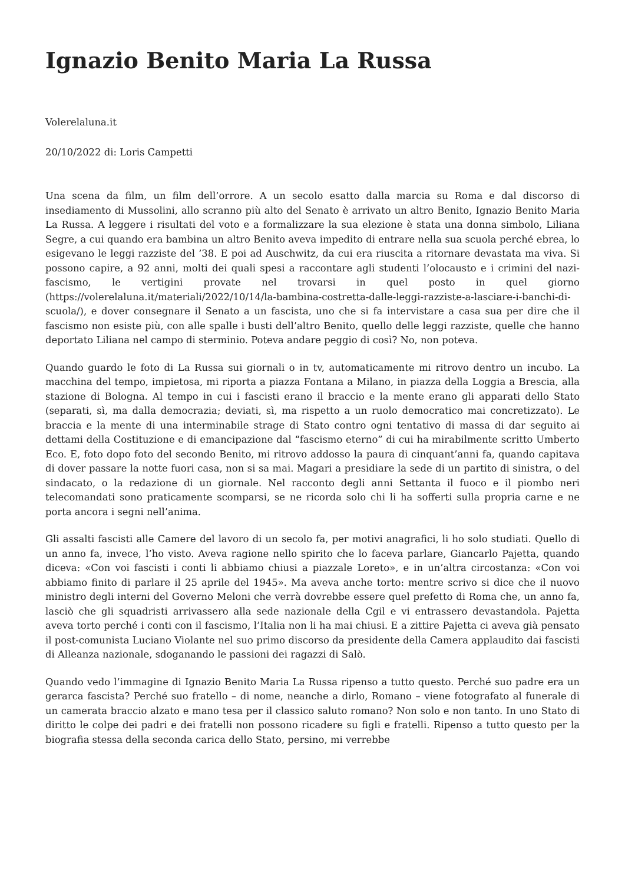Ignazio Benito Maria La Russa
Volerelaluna.it
20/10/2022 di: Loris Campetti
Una scena da film, un film dell’orrore. A un secolo esatto dalla marcia su Roma e dal discorso di insediamento di Mussolini, allo scranno più alto del Senato è arrivato un altro Benito, Ignazio Benito Maria La Russa. A leggere i risultati del voto e a formalizzare la sua elezione è stata una donna simbolo, Liliana Segre, a cui quando era bambina un altro Benito aveva impedito di entrare nella sua scuola perché ebrea, lo esigevano le leggi razziste del ’38. E poi ad Auschwitz, da cui era riuscita a ritornare devastata ma viva. Si possono capire, a 92 anni, molti dei quali spesi a raccontare agli studenti l’olocausto e i crimini del nazi-fascismo, le vertigini provate nel trovarsi in quel posto in quel giorno (https://volerelaluna.it/materiali/2022/10/14/la-bambina-costretta-dalle-leggi-razziste-a-lasciare-i-banchi-di-scuola/), e dover consegnare il Senato a un fascista, uno che si fa intervistare a casa sua per dire che il fascismo non esiste più, con alle spalle i busti dell’altro Benito, quello delle leggi razziste, quelle che hanno deportato Liliana nel campo di sterminio. Poteva andare peggio di così? No, non poteva.
Quando guardo le foto di La Russa sui giornali o in tv, automaticamente mi ritrovo dentro un incubo. La macchina del tempo, impietosa, mi riporta a piazza Fontana a Milano, in piazza della Loggia a Brescia, alla stazione di Bologna. Al tempo in cui i fascisti erano il braccio e la mente erano gli apparati dello Stato (separati, sì, ma dalla democrazia; deviati, sì, ma rispetto a un ruolo democratico mai concretizzato). Le braccia e la mente di una interminabile strage di Stato contro ogni tentativo di massa di dar seguito ai dettami della Costituzione e di emancipazione dal “fascismo eterno” di cui ha mirabilmente scritto Umberto Eco. E, foto dopo foto del secondo Benito, mi ritrovo addosso la paura di cinquant’anni fa, quando capitava di dover passare la notte fuori casa, non si sa mai. Magari a presidiare la sede di un partito di sinistra, o del sindacato, o la redazione di un giornale. Nel racconto degli anni Settanta il fuoco e il piombo neri telecomandati sono praticamente scomparsi, se ne ricorda solo chi li ha sofferti sulla propria carne e ne porta ancora i segni nell’anima.
Gli assalti fascisti alle Camere del lavoro di un secolo fa, per motivi anagrafici, li ho solo studiati. Quello di un anno fa, invece, l’ho visto. Aveva ragione nello spirito che lo faceva parlare, Giancarlo Pajetta, quando diceva: «Con voi fascisti i conti li abbiamo chiusi a piazzale Loreto», e in un’altra circostanza: «Con voi abbiamo finito di parlare il 25 aprile del 1945». Ma aveva anche torto: mentre scrivo si dice che il nuovo ministro degli interni del Governo Meloni che verrà dovrebbe essere quel prefetto di Roma che, un anno fa, lasciò che gli squadristi arrivassero alla sede nazionale della Cgil e vi entrassero devastandola. Pajetta aveva torto perché i conti con il fascismo, l’Italia non li ha mai chiusi. E a zittire Pajetta ci aveva già pensato il post-comunista Luciano Violante nel suo primo discorso da presidente della Camera applaudito dai fascisti di Alleanza nazionale, sdoganando le passioni dei ragazzi di Salò.
Quando vedo l’immagine di Ignazio Benito Maria La Russa ripenso a tutto questo. Perché suo padre era un gerarca fascista? Perché suo fratello – di nome, neanche a dirlo, Romano – viene fotografato al funerale di un camerata braccio alzato e mano tesa per il classico saluto romano? Non solo e non tanto. In uno Stato di diritto le colpe dei padri e dei fratelli non possono ricadere su figli e fratelli. Ripenso a tutto questo per la biografia stessa della seconda carica dello Stato, persino, mi verrebbe